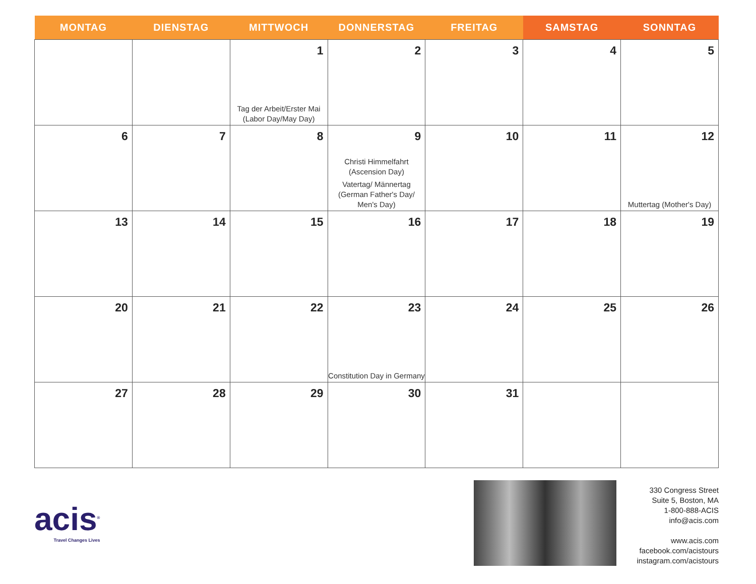| MONTAG | DIENSTAG | MITTWOCH | DONNERSTAG | FREITAG | SAMSTAG | SONNTAG |
| --- | --- | --- | --- | --- | --- | --- |
| | | 1 Tag der Arbeit/Erster Mai (Labor Day/May Day) | 2 | 3 | 4 | 5 |
| 6 | 7 | 8 | 9 Christi Himmelfahrt (Ascension Day) Vatertag/ Männertag (German Father's Day/ Men's Day) | 10 | 11 | 12 Muttertag (Mother's Day) |
| 13 | 14 | 15 | 16 | 17 | 18 | 19 |
| 20 | 21 | 22 | 23 Constitution Day in Germany | 24 | 25 | 26 |
| 27 | 28 | 29 | 30 | 31 | | |
acis<sup>®</sup>
Travel Changes Lives
330 Congress Street
Suite 5, Boston, MA
1-800-888-ACIS
info@acis.com
www.acis.com
facebook.com/acistours
instagram.com/acistours